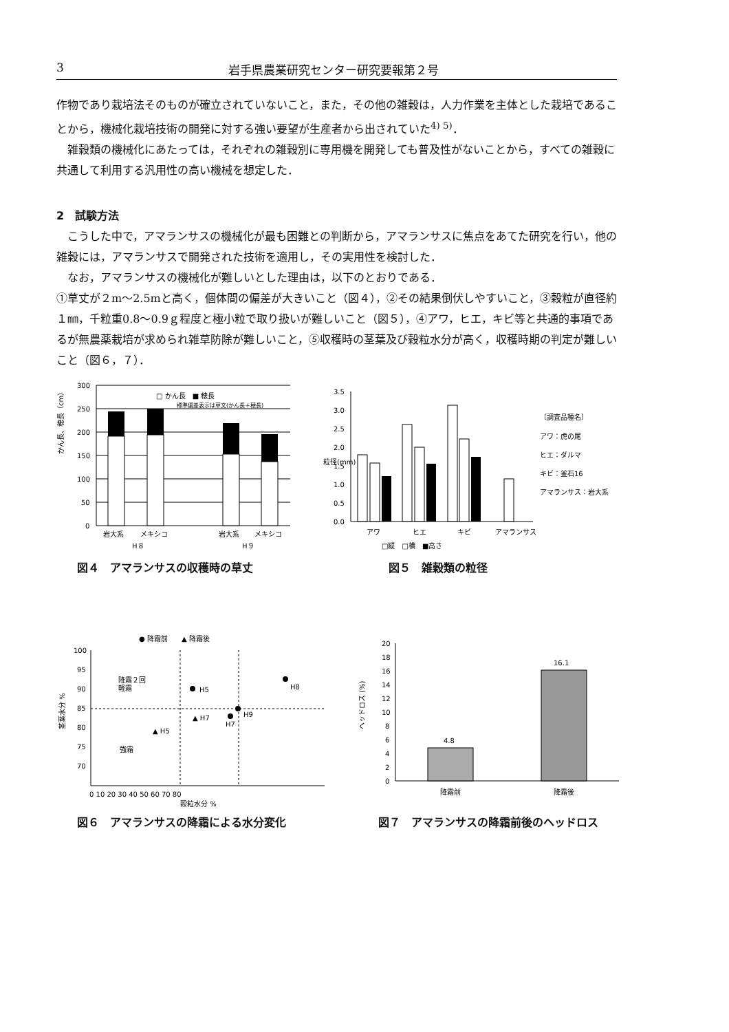3 岩手県農業研究センター研究要報第２号
作物であり栽培法そのものが確立されていないこと，また，その他の雑穀は，人力作業を主体とした栽培であることから，機械化栽培技術の開発に対する強い要望が生産者から出されていた<sup>4) 5)</sup>．
雑穀類の機械化にあたっては，それぞれの雑穀別に専用機を開発しても普及性がないことから，すべての雑穀に共通して利用する汎用性の高い機械を想定した．
2　試験方法
こうした中で，アマランサスの機械化が最も困難との判断から，アマランサスに焦点をあてた研究を行い，他の雑穀には，アマランサスで開発された技術を適用し，その実用性を検討した．
なお，アマランサスの機械化が難しいとした理由は，以下のとおりである．
①草丈が２m～2.5mと高く，個体間の偏差が大きいこと（図４），②その結果倒伏しやすいこと，③穀粒が直径約１㎜，千粒重0.8～0.9ｇ程度と極小粒で取り扱いが難しいこと（図５），④アワ，ヒエ，キビ等と共通的事項であるが無農薬栽培が求められ雑草防除が難しいこと，⑤収穫時の茎葉及び穀粒水分が高く，収穫時期の判定が難しいこと（図６，７）．
かん長、穂長（cm）
300
250
200
150
100
50
0
□ かん長　■ 穂長
標準偏差表示は草文(かん長＋穂長)
岩大系
メキシコ
岩大系
メキシコ
H８
H９
図４　アマランサスの収穫時の草丈
粒径(mm)
3.5
3.0
2.5
2.0
1.5
1.0
0.5
0.0
アワ
ヒエ
キビ
アマランサス
□縦　□横　■高さ
〔調査品種名〕
アワ：虎の尾
ヒエ：ダルマ
キビ：釜石16
アマランサス：岩大系
図５　雑穀類の粒径
● 降霜前　　▲ 降霜後
茎葉水分 %
100
95
90
85
80
75
70
0 10 20 30 40 50 60 70 80
穀粒水分 %
H5
H8
H9
H7
▲ H7
▲ H5
降霜２回
軽霜
強霜
図６　アマランサスの降霜による水分変化
ヘッドロス (%)
20
18
16
14
12
10
8
6
4
2
0
4.8
16.1
降霜前
降霜後
図７　アマランサスの降霜前後のヘッドロス